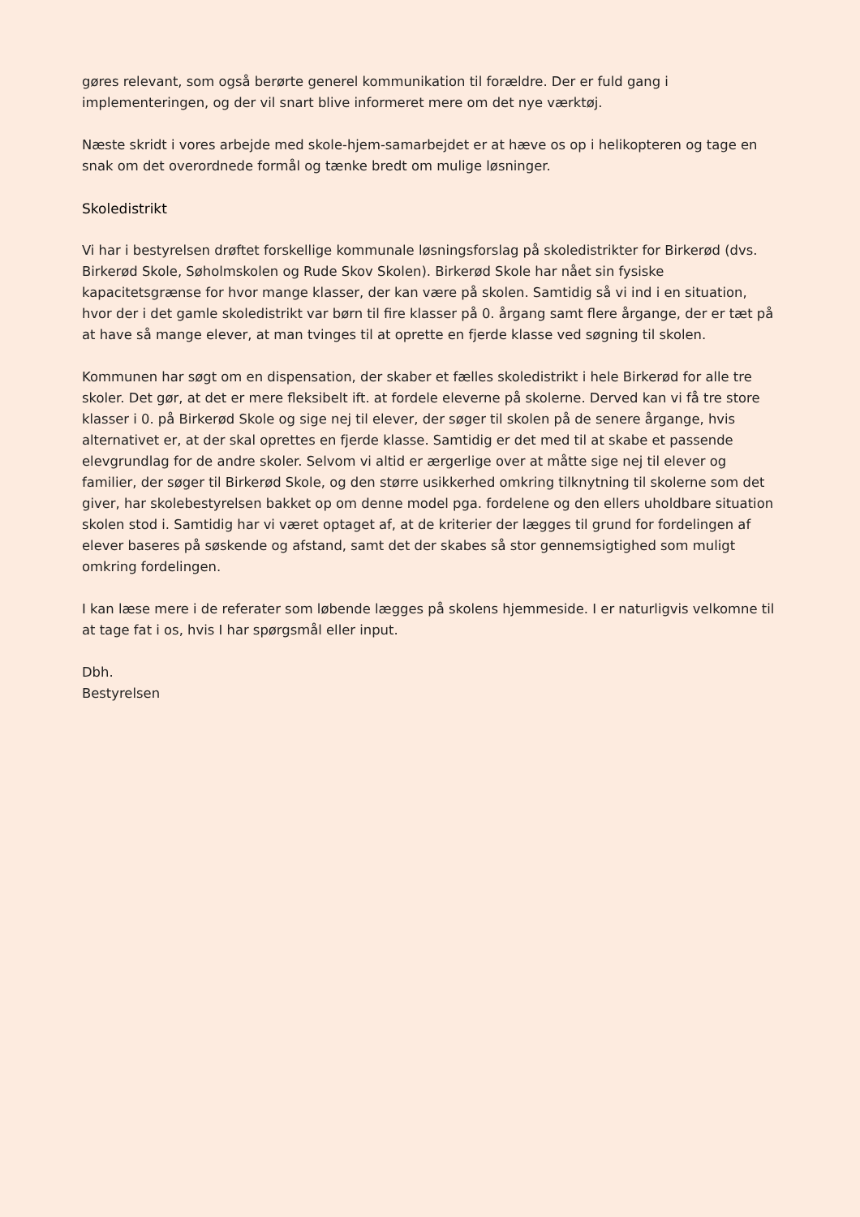gøres relevant, som også berørte generel kommunikation til forældre. Der er fuld gang i implementeringen, og der vil snart blive informeret mere om det nye værktøj.
Næste skridt i vores arbejde med skole-hjem-samarbejdet er at hæve os op i helikopteren og tage en snak om det overordnede formål og tænke bredt om mulige løsninger.
Skoledistrikt
Vi har i bestyrelsen drøftet forskellige kommunale løsningsforslag på skoledistrikter for Birkerød (dvs. Birkerød Skole, Søholmskolen og Rude Skov Skolen). Birkerød Skole har nået sin fysiske kapacitetsgrænse for hvor mange klasser, der kan være på skolen. Samtidig så vi ind i en situation, hvor der i det gamle skoledistrikt var børn til fire klasser på 0. årgang samt flere årgange, der er tæt på at have så mange elever, at man tvinges til at oprette en fjerde klasse ved søgning til skolen.
Kommunen har søgt om en dispensation, der skaber et fælles skoledistrikt i hele Birkerød for alle tre skoler. Det gør, at det er mere fleksibelt ift. at fordele eleverne på skolerne. Derved kan vi få tre store klasser i 0. på Birkerød Skole og sige nej til elever, der søger til skolen på de senere årgange, hvis alternativet er, at der skal oprettes en fjerde klasse. Samtidig er det med til at skabe et passende elevgrundlag for de andre skoler. Selvom vi altid er ærgerlige over at måtte sige nej til elever og familier, der søger til Birkerød Skole, og den større usikkerhed omkring tilknytning til skolerne som det giver, har skolebestyrelsen bakket op om denne model pga. fordelene og den ellers uholdbare situation skolen stod i. Samtidig har vi været optaget af, at de kriterier der lægges til grund for fordelingen af elever baseres på søskende og afstand, samt det der skabes så stor gennemsigtighed som muligt omkring fordelingen.
I kan læse mere i de referater som løbende lægges på skolens hjemmeside. I er naturligvis velkomne til at tage fat i os, hvis I har spørgsmål eller input.
Dbh.
Bestyrelsen